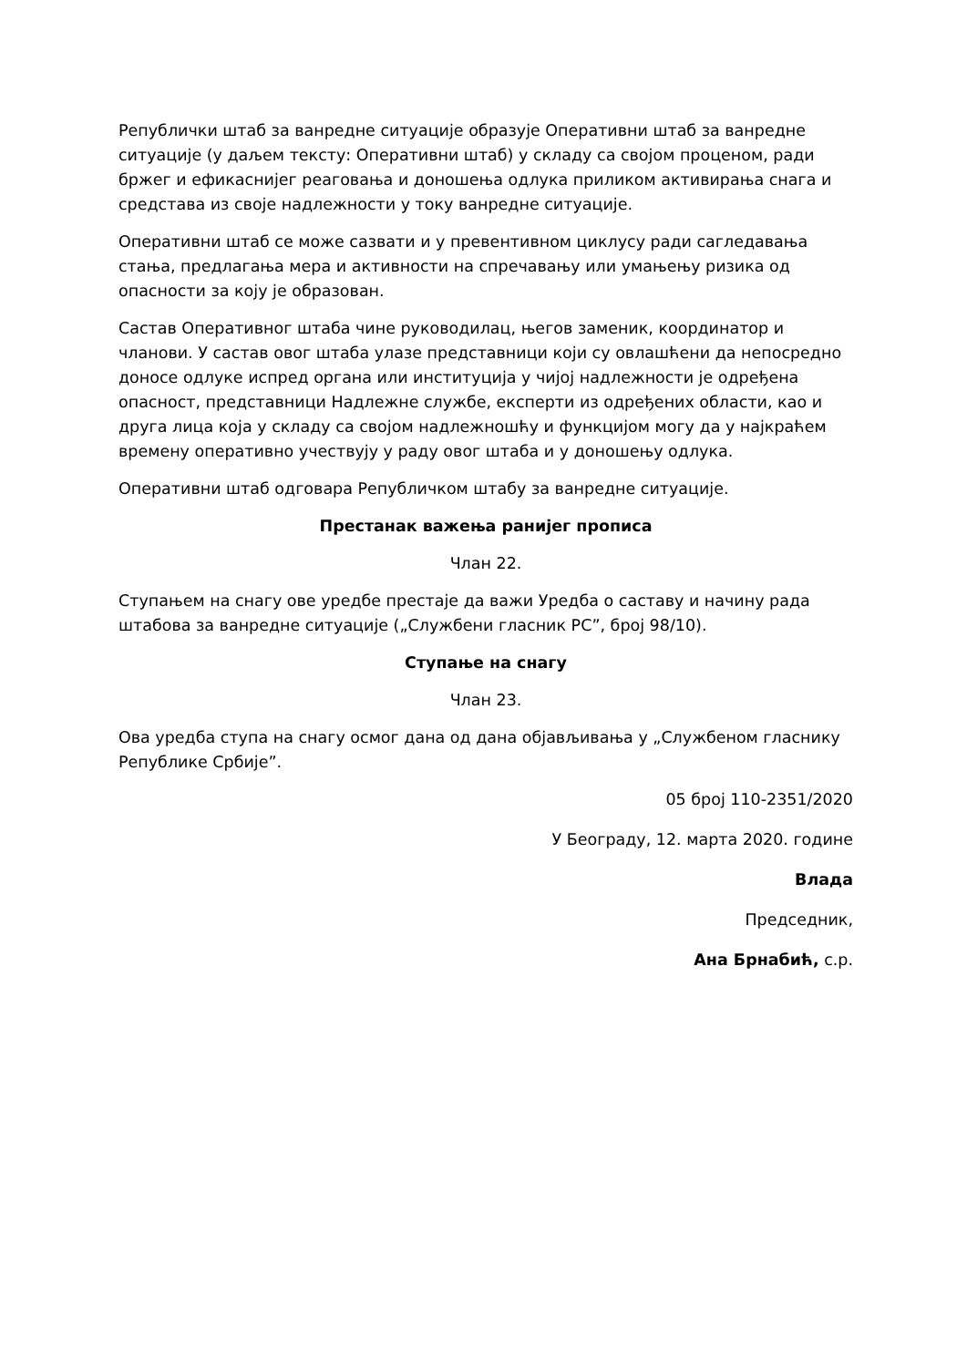Републички штаб за ванредне ситуације образује Оперативни штаб за ванредне ситуације (у даљем тексту: Оперативни штаб) у складу са својом проценом, ради бржег и ефикаснијег реаговања и доношења одлука приликом активирања снага и средстава из своје надлежности у току ванредне ситуације.
Оперативни штаб се може сазвати и у превентивном циклусу ради сагледавања стања, предлагања мера и активности на спречавању или умањењу ризика од опасности за коју је образован.
Састав Оперативног штаба чине руководилац, његов заменик, координатор и чланови. У састав овог штаба улазе представници који су овлашћени да непосредно доносе одлуке испред органа или институција у чијој надлежности је одређена опасност, представници Надлежне службе, експерти из одређених области, као и друга лица која у складу са својом надлежношћу и функцијом могу да у најкраћем времену оперативно учествују у раду овог штаба и у доношењу одлука.
Оперативни штаб одговара Републичком штабу за ванредне ситуације.
Престанак важења ранијег прописа
Члан 22.
Ступањем на снагу ове уредбе престаје да важи Уредба о саставу и начину рада штабова за ванредне ситуације („Службени гласник РС”, број 98/10).
Ступање на снагу
Члан 23.
Ова уредба ступа на снагу осмог дана од дана објављивања у „Службеном гласнику Републике Србије”.
05 број 110-2351/2020
У Београду, 12. марта 2020. године
Влада
Председник,
Ана Брнабић, с.р.